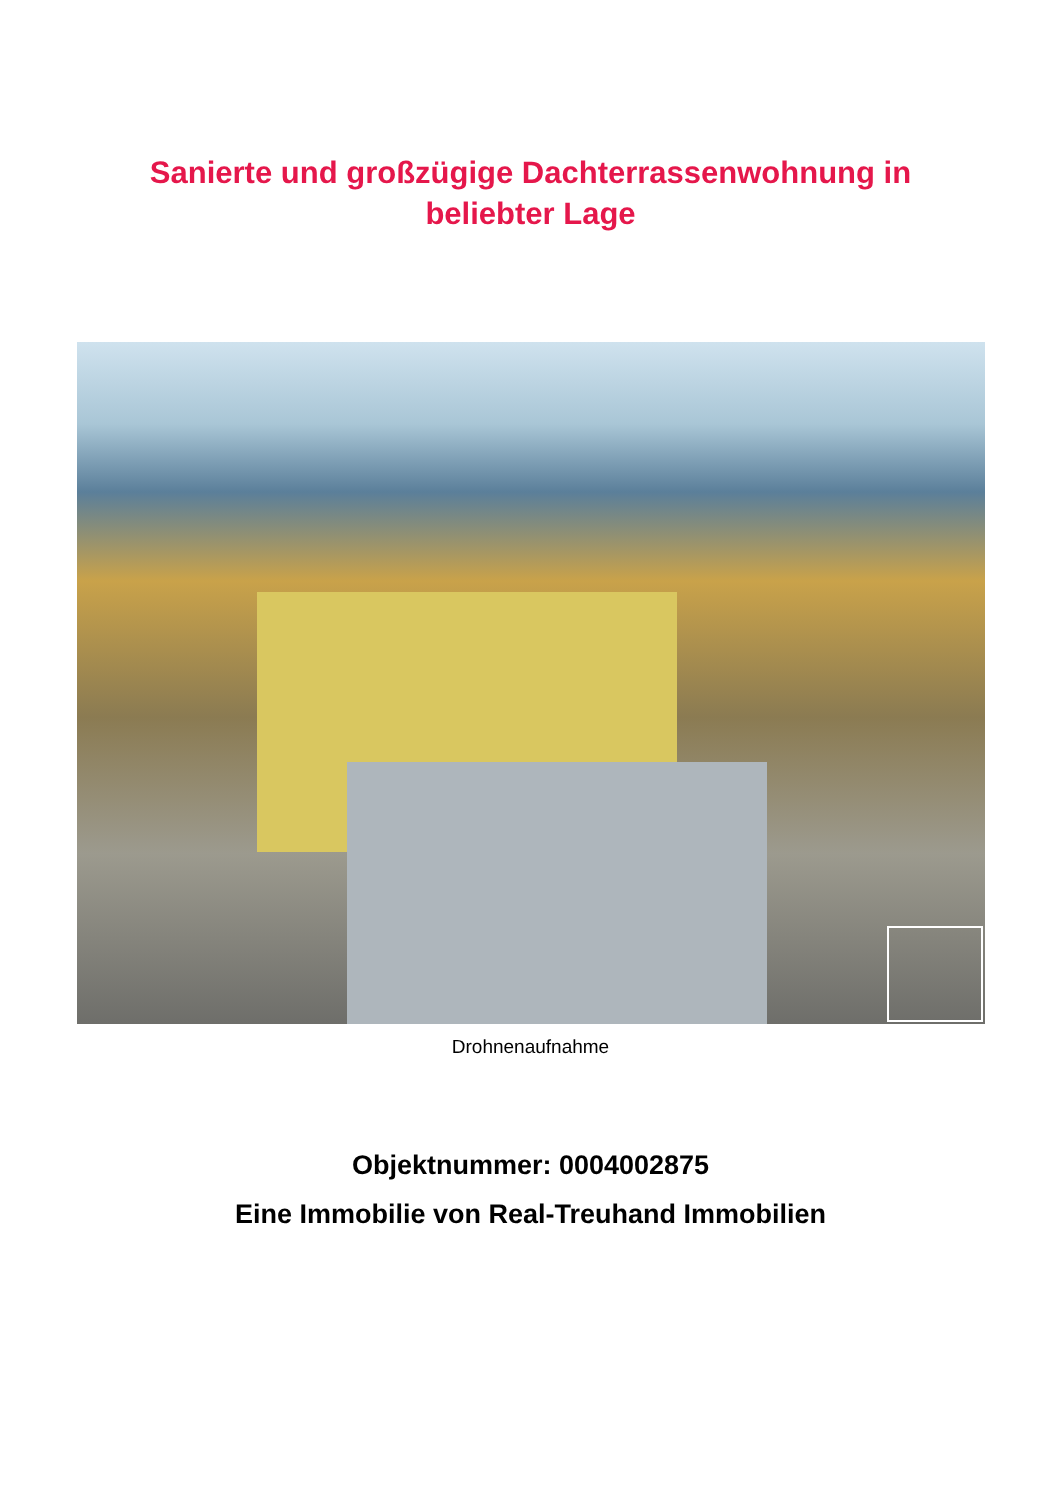Sanierte und großzügige Dachterrassenwohnung in
beliebter Lage
Drohnenaufnahme
Objektnummer: 0004002875
Eine Immobilie von Real-Treuhand Immobilien